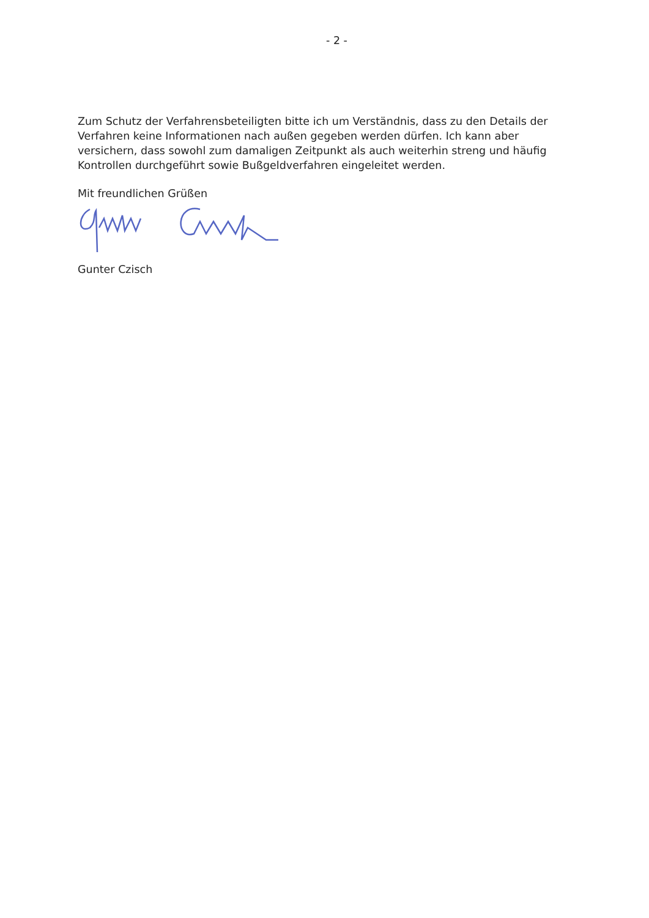- 2 -
Zum Schutz der Verfahrensbeteiligten bitte ich um Verständnis, dass zu den Details der Verfahren keine Informationen nach außen gegeben werden dürfen. Ich kann aber versichern, dass sowohl zum damaligen Zeitpunkt als auch weiterhin streng und häufig Kontrollen durchgeführt sowie Bußgeldverfahren eingeleitet werden.
Mit freundlichen Grüßen
Gunter Czisch